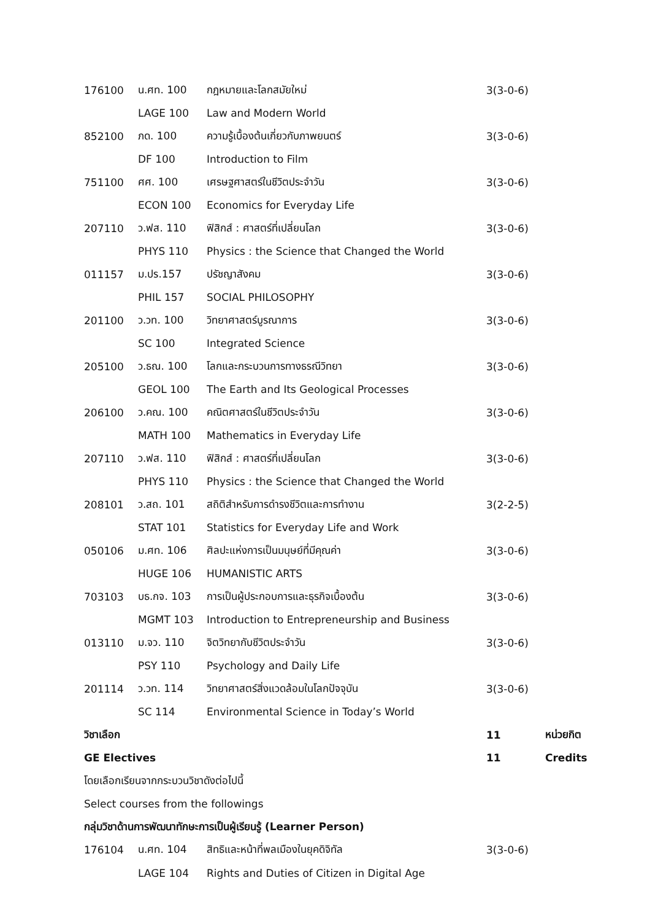| 176100 | น.ศท. 100 | กฎหมายและโลกสมัยใหม่ | 3(3-0-6) | |
| | LAGE 100 | Law and Modern World | | |
| 852100 | ภด. 100 | ความรู้เบื้องต้นเกี่ยวกับภาพยนตร์ | 3(3-0-6) | |
| | DF 100 | Introduction to Film | | |
| 751100 | ศศ. 100 | เศรษฐศาสตร์ในชีวิตประจำวัน | 3(3-0-6) | |
| | ECON 100 | Economics for Everyday Life | | |
| 207110 | ว.ฟส. 110 | ฟิสิกส์ : ศาสตร์ที่เปลี่ยนโลก | 3(3-0-6) | |
| | PHYS 110 | Physics : the Science that Changed the World | | |
| 011157 | ม.ปร.157 | ปรัชญาสังคม | 3(3-0-6) | |
| | PHIL 157 | SOCIAL PHILOSOPHY | | |
| 201100 | ว.วท. 100 | วิทยาศาสตร์บูรณาการ | 3(3-0-6) | |
| | SC 100 | Integrated Science | | |
| 205100 | ว.ธณ. 100 | โลกและกระบวนการทางธรณีวิทยา | 3(3-0-6) | |
| | GEOL 100 | The Earth and Its Geological Processes | | |
| 206100 | ว.คณ. 100 | คณิตศาสตร์ในชีวิตประจำวัน | 3(3-0-6) | |
| | MATH 100 | Mathematics in Everyday Life | | |
| 207110 | ว.ฟส. 110 | ฟิสิกส์ : ศาสตร์ที่เปลี่ยนโลก | 3(3-0-6) | |
| | PHYS 110 | Physics : the Science that Changed the World | | |
| 208101 | ว.สถ. 101 | สถิติสำหรับการดำรงชีวิตและการทำงาน | 3(2-2-5) | |
| | STAT 101 | Statistics for Everyday Life and Work | | |
| 050106 | ม.ศท. 106 | ศิลปะแห่งการเป็นมนุษย์ที่มีคุณค่า | 3(3-0-6) | |
| | HUGE 106 | HUMANISTIC ARTS | | |
| 703103 | บธ.กจ. 103 | การเป็นผู้ประกอบการและธุรกิจเบื้องต้น | 3(3-0-6) | |
| | MGMT 103 | Introduction to Entrepreneurship and Business | | |
| 013110 | ม.จว. 110 | จิตวิทยากับชีวิตประจำวัน | 3(3-0-6) | |
| | PSY 110 | Psychology and Daily Life | | |
| 201114 | ว.วท. 114 | วิทยาศาสตร์สิ่งแวดล้อมในโลกปัจจุบัน | 3(3-0-6) | |
| | SC 114 | Environmental Science in Today’s World | | |
| วิชาเลือก | | | 11 | หน่วยกิต |
| GE Electives | | | 11 | Credits |
| โดยเลือกเรียนจากกระบวนวิชาดังต่อไปนี้ | | | | |
| Select courses from the followings | | | | |
| กลุ่มวิชาด้านการพัฒนาทักษะการเป็นผู้เรียนรู้ (Learner Person) | | | | |
| 176104 | น.ศท. 104 | สิทธิและหน้าที่พลเมืองในยุคดิจิทัล | 3(3-0-6) | |
| | LAGE 104 | Rights and Duties of Citizen in Digital Age | | |